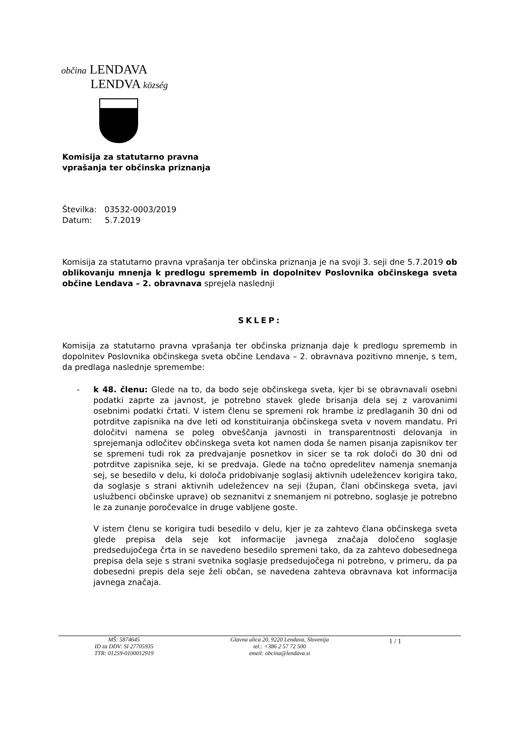občina LENDAVA
LENDVA község
Komisija za statutarno pravna
vprašanja ter občinska priznanja
Številka: 03532-0003/2019
Datum: 5.7.2019
Komisija za statutarno pravna vprašanja ter občinska priznanja je na svoji 3. seji dne 5.7.2019 ob oblikovanju mnenja k predlogu sprememb in dopolnitev Poslovnika občinskega sveta občine Lendava – 2. obravnava sprejela naslednji
SKLEP:
Komisija za statutarno pravna vprašanja ter občinska priznanja daje k predlogu sprememb in dopolnitev Poslovnika občinskega sveta občine Lendava – 2. obravnava pozitivno mnenje, s tem, da predlaga naslednje spremembe:
- k 48. členu: Glede na to, da bodo seje občinskega sveta, kjer bi se obravnavali osebni podatki zaprte za javnost, je potrebno stavek glede brisanja dela sej z varovanimi osebnimi podatki črtati. V istem členu se spremeni rok hrambe iz predlaganih 30 dni od potrditve zapisnika na dve leti od konstituiranja občinskega sveta v novem mandatu. Pri določitvi namena se poleg obveščanja javnosti in transparentnosti delovanja in sprejemanja odločitev občinskega sveta kot namen doda še namen pisanja zapisnikov ter se spremeni tudi rok za predvajanje posnetkov in sicer se ta rok določi do 30 dni od potrditve zapisnika seje, ki se predvaja. Glede na točno opredelitev namenja snemanja sej, se besedilo v delu, ki določa pridobivanje soglasij aktivnih udeležencev korigira tako, da soglasje s strani aktivnih udeležencev na seji (župan, člani občinskega sveta, javi uslužbenci občinske uprave) ob seznanitvi z snemanjem ni potrebno, soglasje je potrebno le za zunanje poročevalce in druge vabljene goste.
V istem členu se korigira tudi besedilo v delu, kjer je za zahtevo člana občinskega sveta glede prepisa dela seje kot informacije javnega značaja določeno soglasje predsedujočega črta in se navedeno besedilo spremeni tako, da za zahtevo dobesednega prepisa dela seje s strani svetnika soglasje predsedujočega ni potrebno, v primeru, da pa dobesedni prepis dela seje želi občan, se navedena zahteva obravnava kot informacija javnega značaja.
MŠ: 5874645
ID za DDV: SI 27705935
TTR: 01259-0100012919
Glavna ulica 20, 9220 Lendava, Slovenija
tel.: +386 2 57 72 500
emeil: obcina@lendava.si
1 / 1